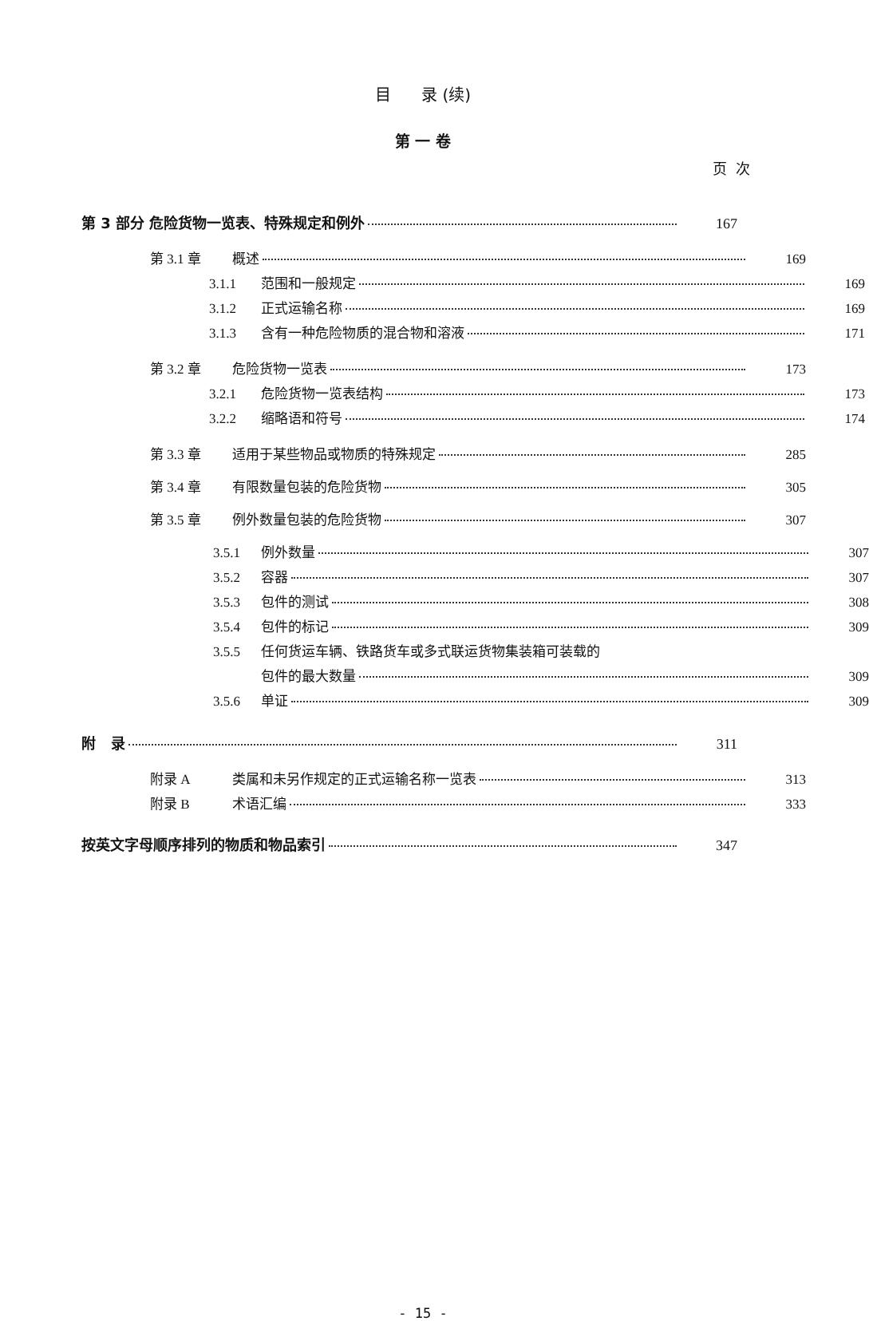目 录 (续)
第 一 卷
页 次
第 3 部分 危险货物一览表、特殊规定和例外 167
第 3.1 章 概述 169
3.1.1 范围和一般规定 169
3.1.2 正式运输名称 169
3.1.3 含有一种危险物质的混合物和溶液 171
第 3.2 章 危险货物一览表 173
3.2.1 危险货物一览表结构 173
3.2.2 缩略语和符号 174
第 3.3 章 适用于某些物品或物质的特殊规定 285
第 3.4 章 有限数量包装的危险货物 305
第 3.5 章 例外数量包装的危险货物 307
3.5.1 例外数量 307
3.5.2 容器 307
3.5.3 包件的测试 308
3.5.4 包件的标记 309
3.5.5 任何货运车辆、铁路货车或多式联运货物集装箱可装载的
包件的最大数量 309
3.5.6 单证 309
附 录 311
附录 A 类属和未另作规定的正式运输名称一览表 313
附录 B 术语汇编 333
按英文字母顺序排列的物质和物品索引 347
- 15 -